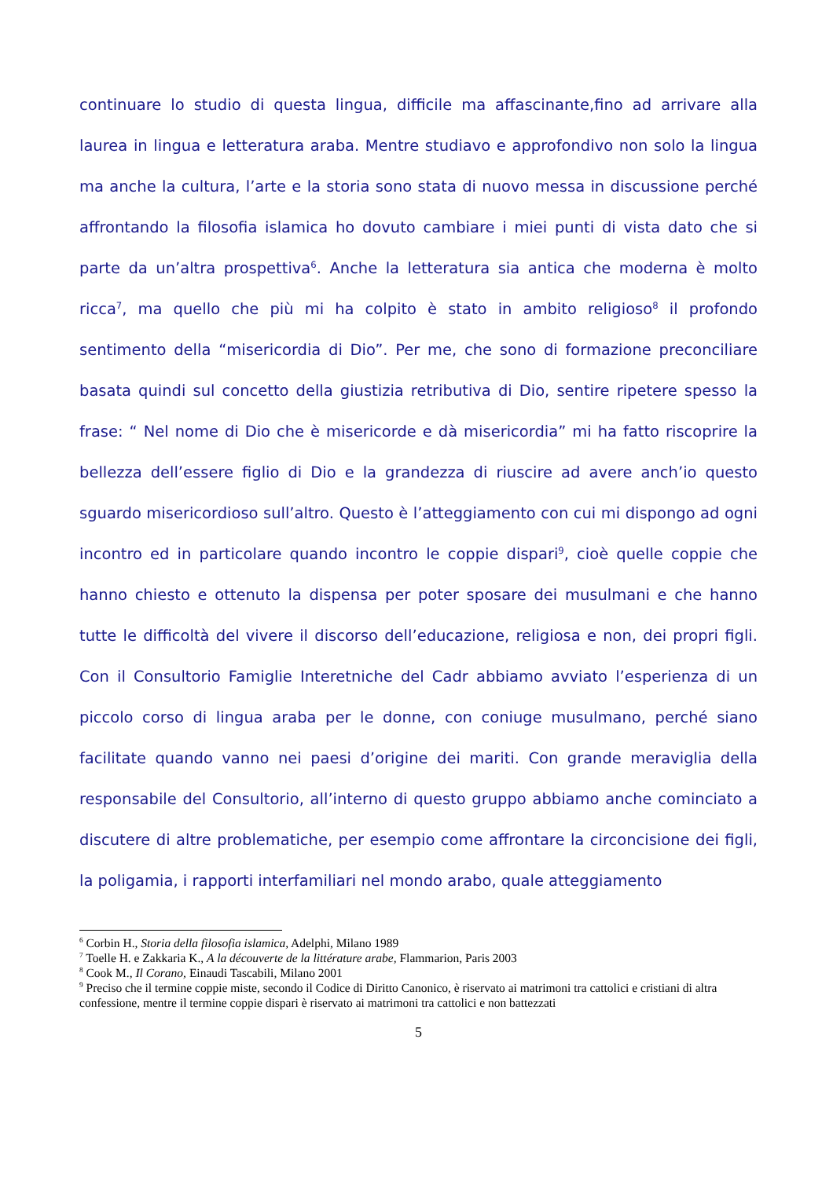continuare lo studio di questa lingua, difficile ma affascinante,fino ad arrivare alla laurea in lingua e letteratura araba. Mentre studiavo e approfondivo non solo la lingua ma anche la cultura, l’arte e la storia sono stata di nuovo messa in discussione perché affrontando la filosofia islamica ho dovuto cambiare i miei punti di vista dato che si parte da un’altra prospettiva<sup>6</sup>. Anche la letteratura sia antica che moderna è molto ricca<sup>7</sup>, ma quello che più mi ha colpito è stato in ambito religioso<sup>8</sup> il profondo sentimento della “misericordia di Dio”. Per me, che sono di formazione preconciliare basata quindi sul concetto della giustizia retributiva di Dio, sentire ripetere spesso la frase: “ Nel nome di Dio che è misericorde e dà misericordia” mi ha fatto riscoprire la bellezza dell’essere figlio di Dio e la grandezza di riuscire ad avere anch’io questo sguardo misericordioso sull’altro. Questo è l’atteggiamento con cui mi dispongo ad ogni incontro ed in particolare quando incontro le coppie dispari<sup>9</sup>, cioè quelle coppie che hanno chiesto e ottenuto la dispensa per poter sposare dei musulmani e che hanno tutte le difficoltà del vivere il discorso dell’educazione, religiosa e non, dei propri figli. Con il Consultorio Famiglie Interetniche del Cadr abbiamo avviato l’esperienza di un piccolo corso di lingua araba per le donne, con coniuge musulmano, perché siano facilitate quando vanno nei paesi d’origine dei mariti. Con grande meraviglia della responsabile del Consultorio, all’interno di questo gruppo abbiamo anche cominciato a discutere di altre problematiche, per esempio come affrontare la circoncisione dei figli, la poligamia, i rapporti interfamiliari nel mondo arabo, quale atteggiamento
<sup>6</sup> Corbin H., Storia della filosofia islamica, Adelphi, Milano 1989
<sup>7</sup> Toelle H. e Zakkaria K., A la découverte de la littérature arabe, Flammarion, Paris 2003
<sup>8</sup> Cook M., Il Corano, Einaudi Tascabili, Milano 2001
<sup>9</sup> Preciso che il termine coppie miste, secondo il Codice di Diritto Canonico, è riservato ai matrimoni tra cattolici e cristiani di altra confessione, mentre il termine coppie dispari è riservato ai matrimoni tra cattolici e non battezzati
5